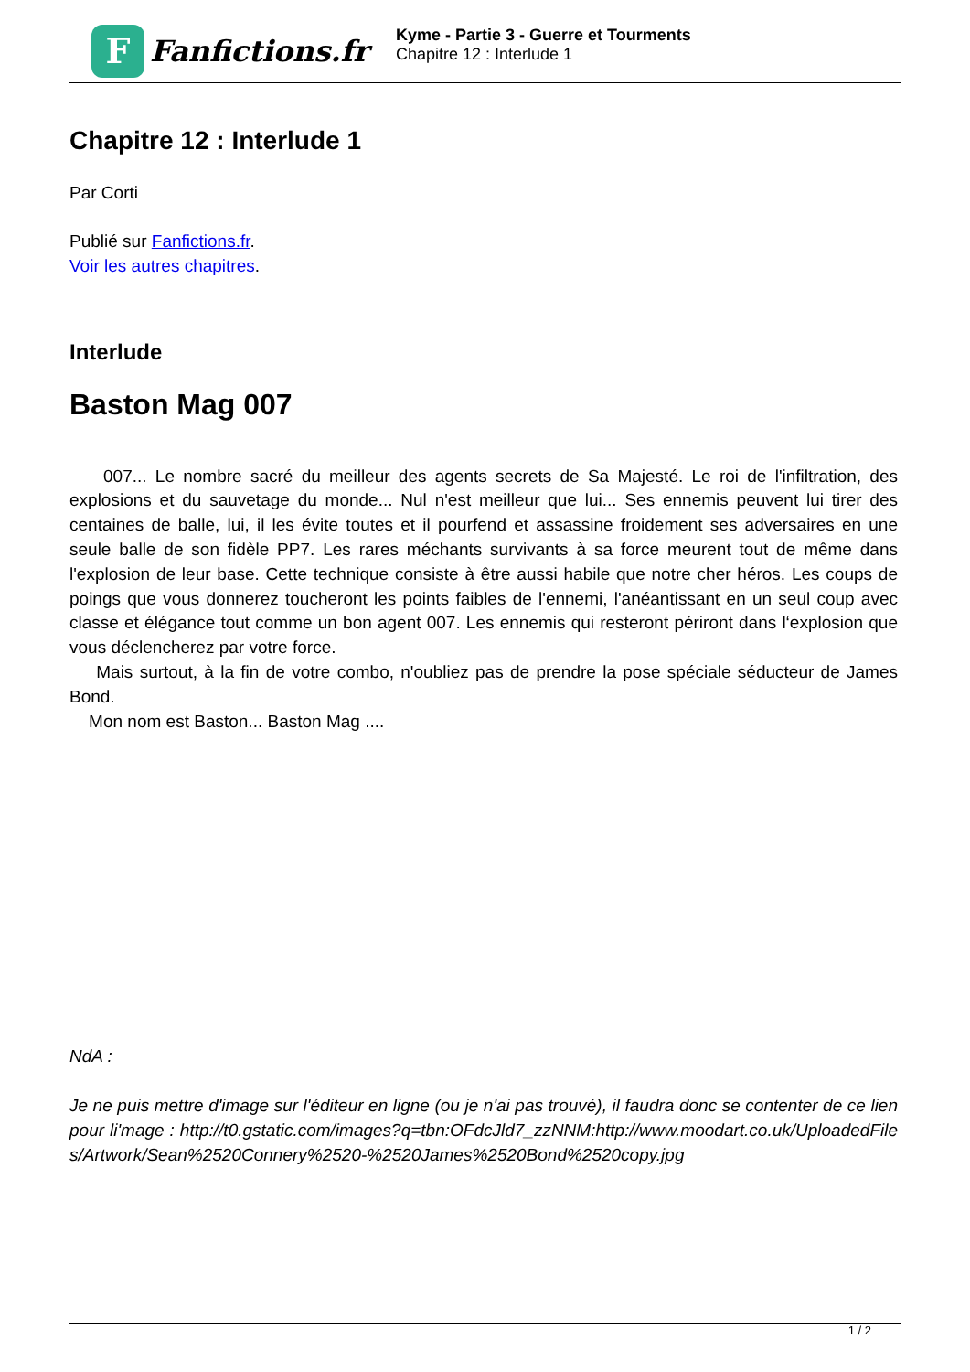F
Fanfictions.fr
Kyme - Partie 3 - Guerre et Tourments
Chapitre 12 : Interlude 1
Chapitre 12 : Interlude 1
Par Corti
Publié sur Fanfictions.fr.
Voir les autres chapitres.
Interlude
Baston Mag 007
007... Le nombre sacré du meilleur des agents secrets de Sa Majesté. Le roi de l'infiltration, des explosions et du sauvetage du monde... Nul n'est meilleur que lui... Ses ennemis peuvent lui tirer des centaines de balle, lui, il les évite toutes et il pourfend et assassine froidement ses adversaires en une seule balle de son fidèle PP7. Les rares méchants survivants à sa force meurent tout de même dans l'explosion de leur base. Cette technique consiste à être aussi habile que notre cher héros. Les coups de poings que vous donnerez toucheront les points faibles de l'ennemi, l'anéantissant en un seul coup avec classe et élégance tout comme un bon agent 007. Les ennemis qui resteront périront dans l‘explosion que vous déclencherez par votre force.
Mais surtout, à la fin de votre combo, n'oubliez pas de prendre la pose spéciale séducteur de James Bond.
Mon nom est Baston... Baston Mag ....
NdA :
Je ne puis mettre d'image sur l'éditeur en ligne (ou je n'ai pas trouvé), il faudra donc se contenter de ce lien pour li'mage : http://t0.gstatic.com/images?q=tbn:OFdcJld7_zzNNM:http://www.moodart.co.uk/UploadedFiles/Artwork/Sean%2520Connery%2520-%2520James%2520Bond%2520copy.jpg
1 / 2